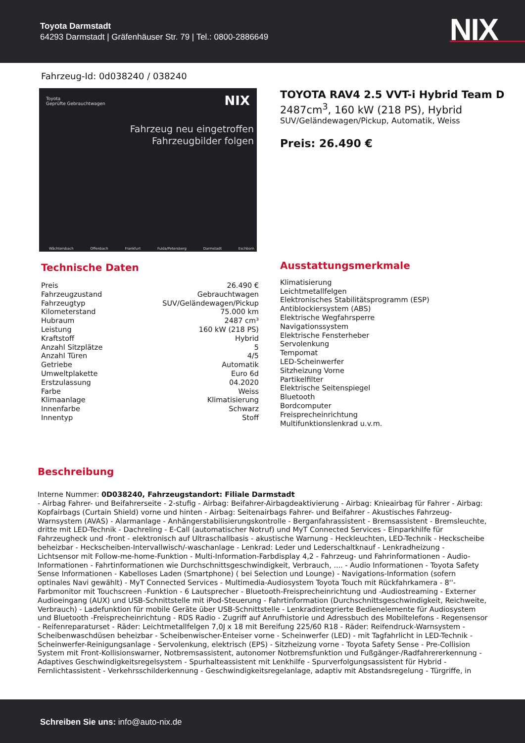Toyota Darmstadt
64293 Darmstadt | Gräfenhäuser Str. 79 | Tel.: 0800-2886649
NIX
Fahrzeug-Id: 0d038240 / 038240
Toyota
Geprüfte Gebrauchtwagen NIX
Fahrzeug neu eingetroffen
Fahrzeugbilder folgen
Wächtersbach Offenbach Frankfurt Fulda/Petersberg Darmstadt Eschborn
TOYOTA RAV4 2.5 VVT-i Hybrid Team D
2487cm<sup>3</sup>, 160 kW (218 PS), Hybrid
SUV/Geländewagen/Pickup, Automatik, Weiss
Preis: 26.490 €
Technische Daten
| Preis | 26.490 € |
| Fahrzeugzustand | Gebrauchtwagen |
| Fahrzeugtyp | SUV/Geländewagen/Pickup |
| Kilometerstand | 75.000 km |
| Hubraum | 2487 cm³ |
| Leistung | 160 kW (218 PS) |
| Kraftstoff | Hybrid |
| Anzahl Sitzplätze | 5 |
| Anzahl Türen | 4/5 |
| Getriebe | Automatik |
| Umweltplakette | Euro 6d |
| Erstzulassung | 04.2020 |
| Farbe | Weiss |
| Klimaanlage | Klimatisierung |
| Innenfarbe | Schwarz |
| Innentyp | Stoff |
Ausstattungsmerkmale
Klimatisierung
Leichtmetallfelgen
Elektronisches Stabilitätsprogramm (ESP)
Antiblockiersystem (ABS)
Elektrische Wegfahrsperre
Navigationssystem
Elektrische Fensterheber
Servolenkung
Tempomat
LED-Scheinwerfer
Sitzheizung Vorne
Partikelfilter
Elektrische Seitenspiegel
Bluetooth
Bordcomputer
Freisprecheinrichtung
Multifunktionslenkrad u.v.m.
Beschreibung
Interne Nummer: 0D038240, Fahrzeugstandort: Filiale Darmstadt
- Airbag Fahrer- und Beifahrerseite - 2-stufig - Airbag: Beifahrer-Airbagdeaktivierung - Airbag: Knieairbag für Fahrer - Airbag: Kopfairbags (Curtain Shield) vorne und hinten - Airbag: Seitenairbags Fahrer- und Beifahrer - Akustisches Fahrzeug-Warnsystem (AVAS) - Alarmanlage - Anhängerstabilisierungskontrolle - Berganfahrassistent - Bremsassistent - Bremsleuchte, dritte mit LED-Technik - Dachreling - E-Call (automatischer Notruf) und MyT Connected Services - Einparkhilfe für Fahrzeugheck und -front - elektronisch auf Ultraschallbasis - akustische Warnung - Heckleuchten, LED-Technik - Heckscheibe beheizbar - Heckscheiben-Intervallwisch/-waschanlage - Lenkrad: Leder und Lederschaltknauf - Lenkradheizung - Lichtsensor mit Follow-me-home-Funktion - Multi-Information-Farbdisplay 4,2 - Fahrzeug- und Fahrinformationen - Audio-Informationen - Fahrtinformationen wie Durchschnittsgeschwindigkeit, Verbrauch, .... - Audio Informationen - Toyota Safety Sense Informationen - Kabelloses Laden (Smartphone) ( bei Selection und Lounge) - Navigations-Information (sofern optinales Navi gewählt) - MyT Connected Services - Multimedia-Audiosystem Toyota Touch mit Rückfahrkamera - 8''-Farbmonitor mit Touchscreen -Funktion - 6 Lautsprecher - Bluetooth-Freisprecheinrichtung und -Audiostreaming - Externer Audioeingang (AUX) und USB-Schnittstelle mit iPod-Steuerung - Fahrtinformation (Durchschnittsgeschwindigkeit, Reichweite, Verbrauch) - Ladefunktion für mobile Geräte über USB-Schnittstelle - Lenkradintegrierte Bedienelemente für Audiosystem und Bluetooth -Freisprecheinrichtung - RDS Radio - Zugriff auf Anrufhistorie und Adressbuch des Mobiltelefons - Regensensor - Reifenreparaturset - Räder: Leichtmetallfelgen 7,0J x 18 mit Bereifung 225/60 R18 - Räder: Reifendruck-Warnsystem - Scheibenwaschdüsen beheizbar - Scheibenwischer-Enteiser vorne - Scheinwerfer (LED) - mit Tagfahrlicht in LED-Technik - Scheinwerfer-Reinigungsanlage - Servolenkung, elektrisch (EPS) - Sitzheizung vorne - Toyota Safety Sense - Pre-Collision System mit Front-Kollisionswarner, Notbremsassistent, autonomer Notbremsfunktion und Fußgänger-/Radfahrererkennung - Adaptives Geschwindigkeitsregelsystem - Spurhalteassistent mit Lenkhilfe - Spurverfolgungsassistent für Hybrid - Fernlichtassistent - Verkehrsschilderkennung - Geschwindigkeitsregelanlage, adaptiv mit Abstandsregelung - Türgriffe, in
Schreiben Sie uns: info@auto-nix.de